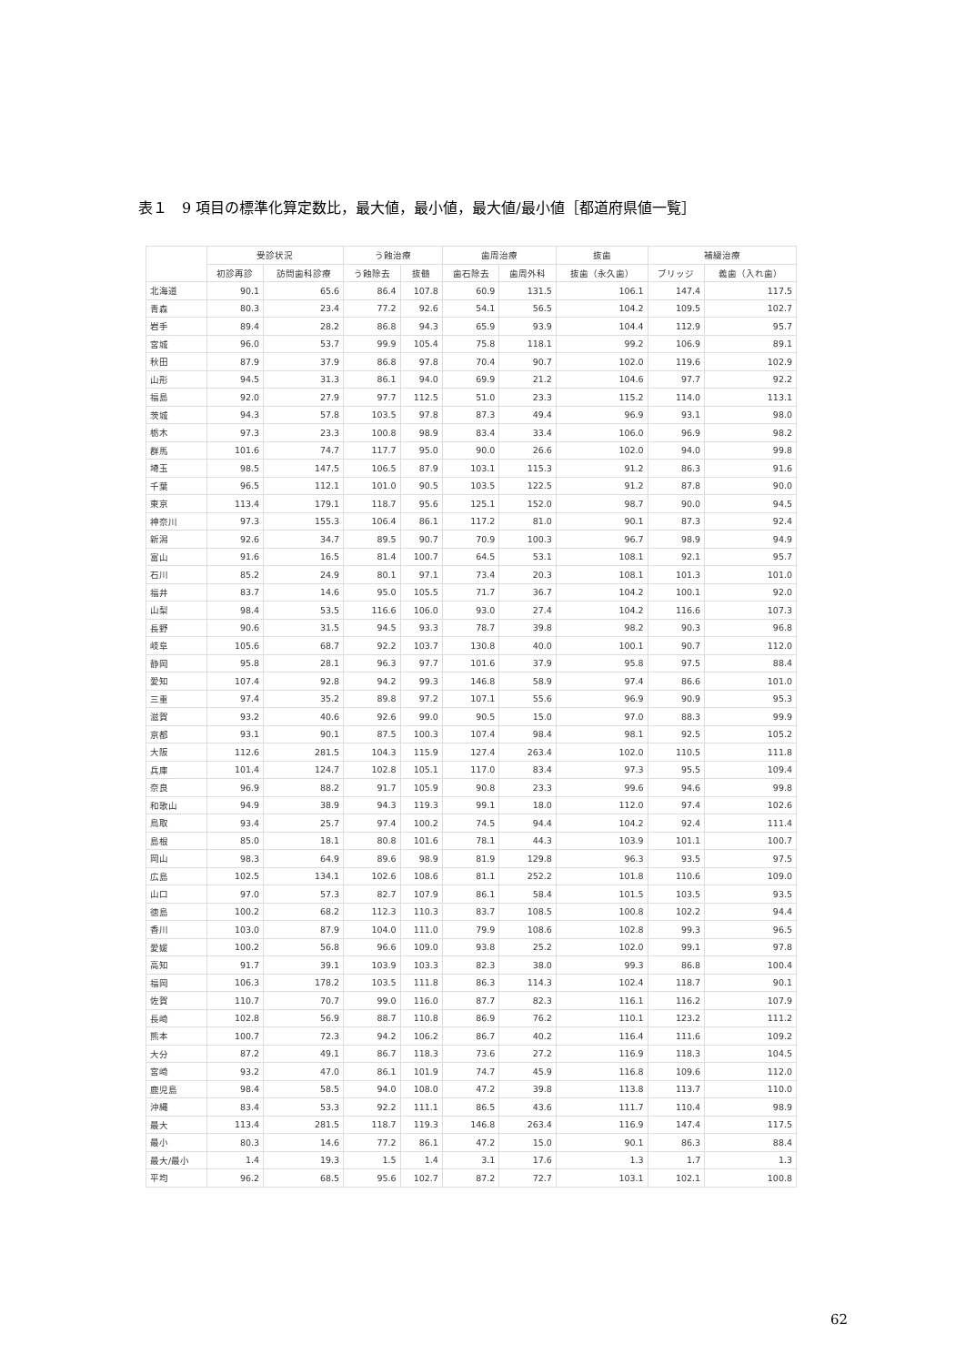表１　9 項目の標準化算定数比，最大値，最小値，最大値/最小値［都道府県値一覧］
| | 受診状況 | | う蝕治療 | | 歯周治療 | | 抜歯 | 補綴治療 | |
| --- | --- | --- | --- | --- | --- | --- | --- | --- | --- |
| | 初診再診 | 訪問歯科診療 | う蝕除去 | 抜髄 | 歯石除去 | 歯周外科 | 抜歯（永久歯） | ブリッジ | 義歯（入れ歯） |
| 北海道 | 90.1 | 65.6 | 86.4 | 107.8 | 60.9 | 131.5 | 106.1 | 147.4 | 117.5 |
| 青森 | 80.3 | 23.4 | 77.2 | 92.6 | 54.1 | 56.5 | 104.2 | 109.5 | 102.7 |
| 岩手 | 89.4 | 28.2 | 86.8 | 94.3 | 65.9 | 93.9 | 104.4 | 112.9 | 95.7 |
| 宮城 | 96.0 | 53.7 | 99.9 | 105.4 | 75.8 | 118.1 | 99.2 | 106.9 | 89.1 |
| 秋田 | 87.9 | 37.9 | 86.8 | 97.8 | 70.4 | 90.7 | 102.0 | 119.6 | 102.9 |
| 山形 | 94.5 | 31.3 | 86.1 | 94.0 | 69.9 | 21.2 | 104.6 | 97.7 | 92.2 |
| 福島 | 92.0 | 27.9 | 97.7 | 112.5 | 51.0 | 23.3 | 115.2 | 114.0 | 113.1 |
| 茨城 | 94.3 | 57.8 | 103.5 | 97.8 | 87.3 | 49.4 | 96.9 | 93.1 | 98.0 |
| 栃木 | 97.3 | 23.3 | 100.8 | 98.9 | 83.4 | 33.4 | 106.0 | 96.9 | 98.2 |
| 群馬 | 101.6 | 74.7 | 117.7 | 95.0 | 90.0 | 26.6 | 102.0 | 94.0 | 99.8 |
| 埼玉 | 98.5 | 147.5 | 106.5 | 87.9 | 103.1 | 115.3 | 91.2 | 86.3 | 91.6 |
| 千葉 | 96.5 | 112.1 | 101.0 | 90.5 | 103.5 | 122.5 | 91.2 | 87.8 | 90.0 |
| 東京 | 113.4 | 179.1 | 118.7 | 95.6 | 125.1 | 152.0 | 98.7 | 90.0 | 94.5 |
| 神奈川 | 97.3 | 155.3 | 106.4 | 86.1 | 117.2 | 81.0 | 90.1 | 87.3 | 92.4 |
| 新潟 | 92.6 | 34.7 | 89.5 | 90.7 | 70.9 | 100.3 | 96.7 | 98.9 | 94.9 |
| 富山 | 91.6 | 16.5 | 81.4 | 100.7 | 64.5 | 53.1 | 108.1 | 92.1 | 95.7 |
| 石川 | 85.2 | 24.9 | 80.1 | 97.1 | 73.4 | 20.3 | 108.1 | 101.3 | 101.0 |
| 福井 | 83.7 | 14.6 | 95.0 | 105.5 | 71.7 | 36.7 | 104.2 | 100.1 | 92.0 |
| 山梨 | 98.4 | 53.5 | 116.6 | 106.0 | 93.0 | 27.4 | 104.2 | 116.6 | 107.3 |
| 長野 | 90.6 | 31.5 | 94.5 | 93.3 | 78.7 | 39.8 | 98.2 | 90.3 | 96.8 |
| 岐阜 | 105.6 | 68.7 | 92.2 | 103.7 | 130.8 | 40.0 | 100.1 | 90.7 | 112.0 |
| 静岡 | 95.8 | 28.1 | 96.3 | 97.7 | 101.6 | 37.9 | 95.8 | 97.5 | 88.4 |
| 愛知 | 107.4 | 92.8 | 94.2 | 99.3 | 146.8 | 58.9 | 97.4 | 86.6 | 101.0 |
| 三重 | 97.4 | 35.2 | 89.8 | 97.2 | 107.1 | 55.6 | 96.9 | 90.9 | 95.3 |
| 滋賀 | 93.2 | 40.6 | 92.6 | 99.0 | 90.5 | 15.0 | 97.0 | 88.3 | 99.9 |
| 京都 | 93.1 | 90.1 | 87.5 | 100.3 | 107.4 | 98.4 | 98.1 | 92.5 | 105.2 |
| 大阪 | 112.6 | 281.5 | 104.3 | 115.9 | 127.4 | 263.4 | 102.0 | 110.5 | 111.8 |
| 兵庫 | 101.4 | 124.7 | 102.8 | 105.1 | 117.0 | 83.4 | 97.3 | 95.5 | 109.4 |
| 奈良 | 96.9 | 88.2 | 91.7 | 105.9 | 90.8 | 23.3 | 99.6 | 94.6 | 99.8 |
| 和歌山 | 94.9 | 38.9 | 94.3 | 119.3 | 99.1 | 18.0 | 112.0 | 97.4 | 102.6 |
| 鳥取 | 93.4 | 25.7 | 97.4 | 100.2 | 74.5 | 94.4 | 104.2 | 92.4 | 111.4 |
| 島根 | 85.0 | 18.1 | 80.8 | 101.6 | 78.1 | 44.3 | 103.9 | 101.1 | 100.7 |
| 岡山 | 98.3 | 64.9 | 89.6 | 98.9 | 81.9 | 129.8 | 96.3 | 93.5 | 97.5 |
| 広島 | 102.5 | 134.1 | 102.6 | 108.6 | 81.1 | 252.2 | 101.8 | 110.6 | 109.0 |
| 山口 | 97.0 | 57.3 | 82.7 | 107.9 | 86.1 | 58.4 | 101.5 | 103.5 | 93.5 |
| 徳島 | 100.2 | 68.2 | 112.3 | 110.3 | 83.7 | 108.5 | 100.8 | 102.2 | 94.4 |
| 香川 | 103.0 | 87.9 | 104.0 | 111.0 | 79.9 | 108.6 | 102.8 | 99.3 | 96.5 |
| 愛媛 | 100.2 | 56.8 | 96.6 | 109.0 | 93.8 | 25.2 | 102.0 | 99.1 | 97.8 |
| 高知 | 91.7 | 39.1 | 103.9 | 103.3 | 82.3 | 38.0 | 99.3 | 86.8 | 100.4 |
| 福岡 | 106.3 | 178.2 | 103.5 | 111.8 | 86.3 | 114.3 | 102.4 | 118.7 | 90.1 |
| 佐賀 | 110.7 | 70.7 | 99.0 | 116.0 | 87.7 | 82.3 | 116.1 | 116.2 | 107.9 |
| 長崎 | 102.8 | 56.9 | 88.7 | 110.8 | 86.9 | 76.2 | 110.1 | 123.2 | 111.2 |
| 熊本 | 100.7 | 72.3 | 94.2 | 106.2 | 86.7 | 40.2 | 116.4 | 111.6 | 109.2 |
| 大分 | 87.2 | 49.1 | 86.7 | 118.3 | 73.6 | 27.2 | 116.9 | 118.3 | 104.5 |
| 宮崎 | 93.2 | 47.0 | 86.1 | 101.9 | 74.7 | 45.9 | 116.8 | 109.6 | 112.0 |
| 鹿児島 | 98.4 | 58.5 | 94.0 | 108.0 | 47.2 | 39.8 | 113.8 | 113.7 | 110.0 |
| 沖縄 | 83.4 | 53.3 | 92.2 | 111.1 | 86.5 | 43.6 | 111.7 | 110.4 | 98.9 |
| 最大 | 113.4 | 281.5 | 118.7 | 119.3 | 146.8 | 263.4 | 116.9 | 147.4 | 117.5 |
| 最小 | 80.3 | 14.6 | 77.2 | 86.1 | 47.2 | 15.0 | 90.1 | 86.3 | 88.4 |
| 最大/最小 | 1.4 | 19.3 | 1.5 | 1.4 | 3.1 | 17.6 | 1.3 | 1.7 | 1.3 |
| 平均 | 96.2 | 68.5 | 95.6 | 102.7 | 87.2 | 72.7 | 103.1 | 102.1 | 100.8 |
62